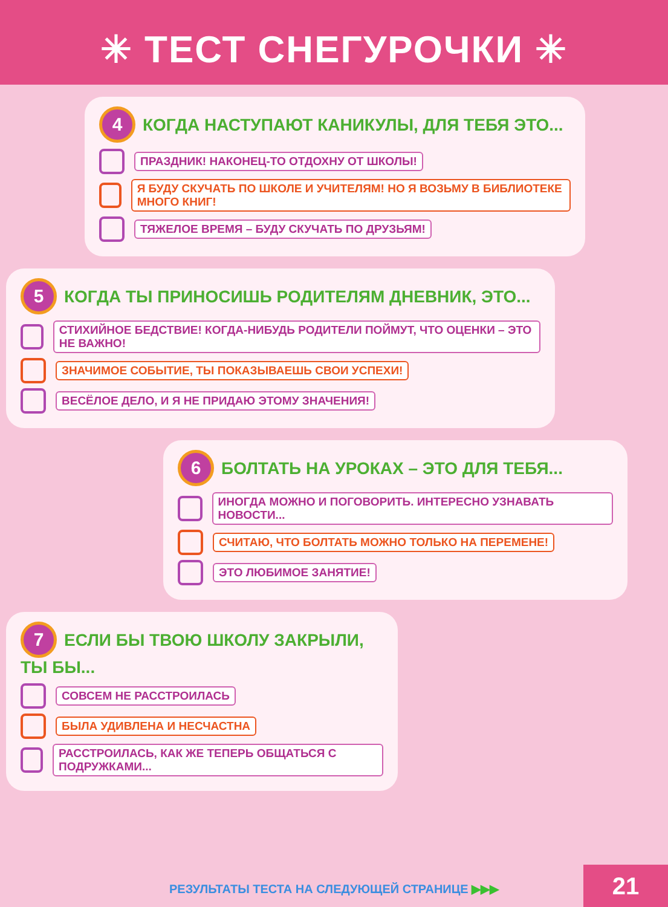✳ ТЕСТ СНЕГУРОЧКИ ✳
4 КОГДА НАСТУПАЮТ КАНИКУЛЫ, ДЛЯ ТЕБЯ ЭТО...
ПРАЗДНИК! НАКОНЕЦ-ТО ОТДОХНУ ОТ ШКОЛЫ!
Я БУДУ СКУЧАТЬ ПО ШКОЛЕ И УЧИТЕЛЯМ! НО Я ВОЗЬМУ В БИБЛИОТЕКЕ МНОГО КНИГ!
ТЯЖЕЛОЕ ВРЕМЯ – БУДУ СКУЧАТЬ ПО ДРУЗЬЯМ!
5 КОГДА ТЫ ПРИНОСИШЬ РОДИТЕЛЯМ ДНЕВНИК, ЭТО...
СТИХИЙНОЕ БЕДСТВИЕ! КОГДА-НИБУДЬ РОДИТЕЛИ ПОЙМУТ, ЧТО ОЦЕНКИ – ЭТО НЕ ВАЖНО!
ЗНАЧИМОЕ СОБЫТИЕ, ТЫ ПОКАЗЫВАЕШЬ СВОИ УСПЕХИ!
ВЕСЁЛОЕ ДЕЛО, И Я НЕ ПРИДАЮ ЭТОМУ ЗНАЧЕНИЯ!
6 БОЛТАТЬ НА УРОКАХ – ЭТО ДЛЯ ТЕБЯ...
ИНОГДА МОЖНО И ПОГОВОРИТЬ. ИНТЕРЕСНО УЗНАВАТЬ НОВОСТИ...
СЧИТАЮ, ЧТО БОЛТАТЬ МОЖНО ТОЛЬКО НА ПЕРЕМЕНЕ!
ЭТО ЛЮБИМОЕ ЗАНЯТИЕ!
7 ЕСЛИ БЫ ТВОЮ ШКОЛУ ЗАКРЫЛИ, ТЫ БЫ...
СОВСЕМ НЕ РАССТРОИЛАСЬ
БЫЛА УДИВЛЕНА И НЕСЧАСТНА
РАССТРОИЛАСЬ, КАК ЖЕ ТЕПЕРЬ ОБЩАТЬСЯ С ПОДРУЖКАМИ...
РЕЗУЛЬТАТЫ ТЕСТА НА СЛЕДУЮЩЕЙ СТРАНИЦЕ ▶▶▶
21